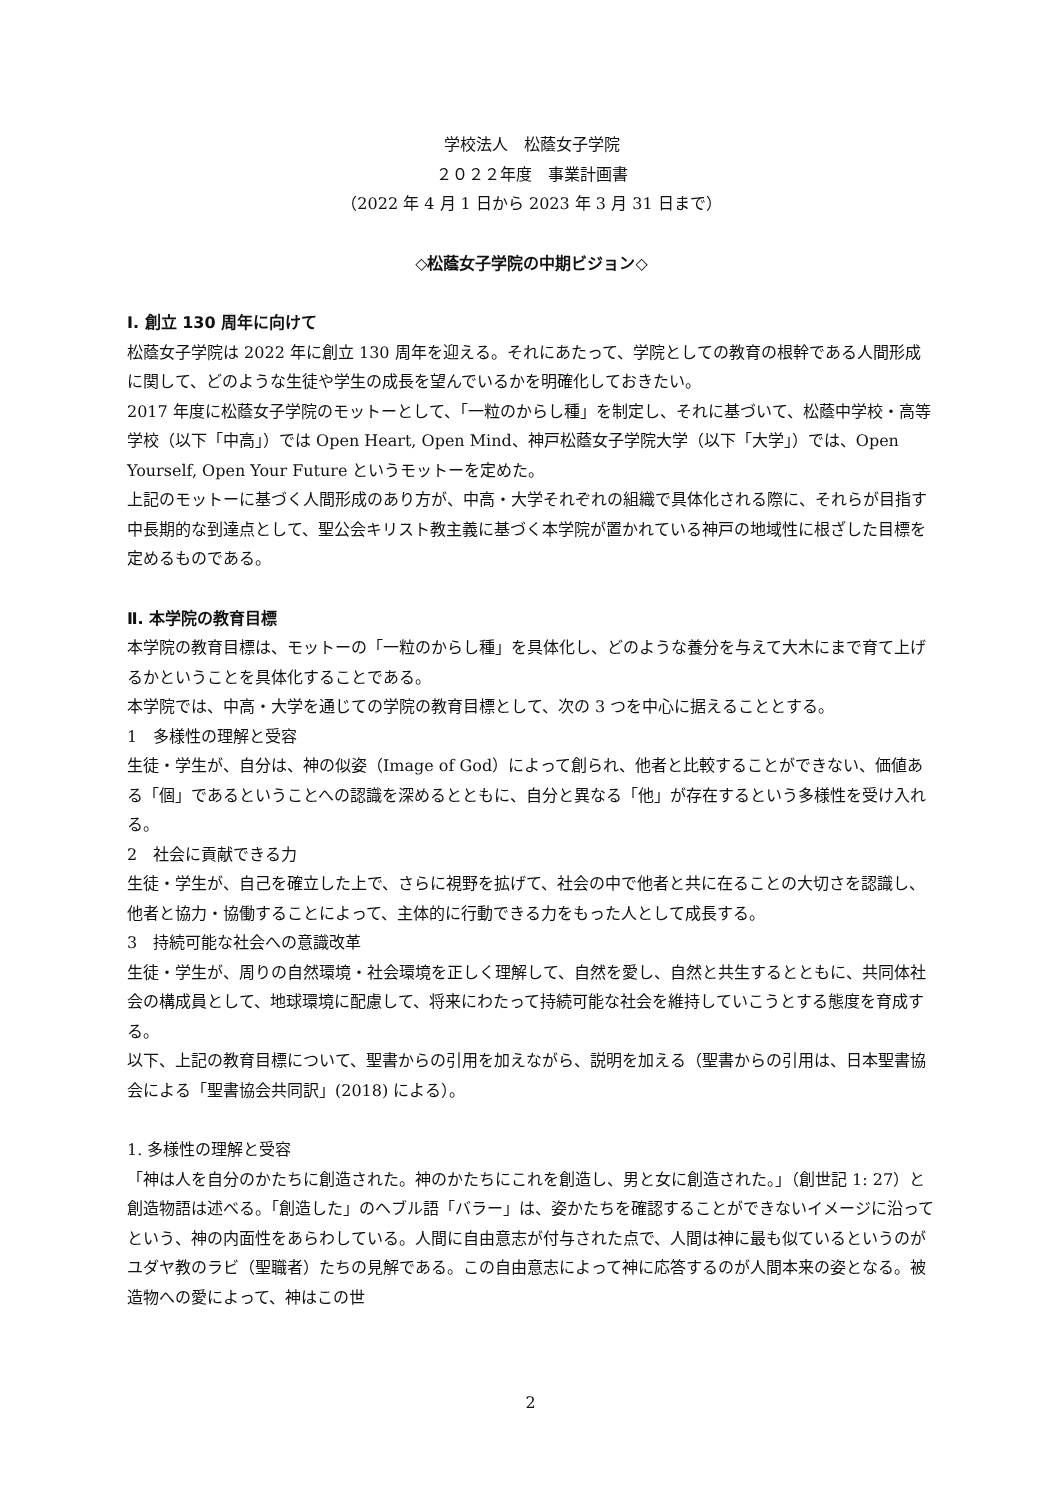学校法人　松蔭女子学院
２０２２年度　事業計画書
（2022 年 4 月 1 日から 2023 年 3 月 31 日まで）
◇松蔭女子学院の中期ビジョン◇
I. 創立 130 周年に向けて
松蔭女子学院は 2022 年に創立 130 周年を迎える。それにあたって、学院としての教育の根幹である人間形成に関して、どのような生徒や学生の成長を望んでいるかを明確化しておきたい。
2017 年度に松蔭女子学院のモットーとして、「一粒のからし種」を制定し、それに基づいて、松蔭中学校・高等学校（以下「中高」）では Open Heart, Open Mind、神戸松蔭女子学院大学（以下「大学」）では、Open Yourself, Open Your Future というモットーを定めた。
上記のモットーに基づく人間形成のあり方が、中高・大学それぞれの組織で具体化される際に、それらが目指す中長期的な到達点として、聖公会キリスト教主義に基づく本学院が置かれている神戸の地域性に根ざした目標を定めるものである。
Ⅱ. 本学院の教育目標
本学院の教育目標は、モットーの「一粒のからし種」を具体化し、どのような養分を与えて大木にまで育て上げるかということを具体化することである。
本学院では、中高・大学を通じての学院の教育目標として、次の 3 つを中心に据えることとする。
1　多様性の理解と受容
生徒・学生が、自分は、神の似姿（Image of God）によって創られ、他者と比較することができない、価値ある「個」であるということへの認識を深めるとともに、自分と異なる「他」が存在するという多様性を受け入れる。
2　社会に貢献できる力
生徒・学生が、自己を確立した上で、さらに視野を拡げて、社会の中で他者と共に在ることの大切さを認識し、他者と協力・協働することによって、主体的に行動できる力をもった人として成長する。
3　持続可能な社会への意識改革
生徒・学生が、周りの自然環境・社会環境を正しく理解して、自然を愛し、自然と共生するとともに、共同体社会の構成員として、地球環境に配慮して、将来にわたって持続可能な社会を維持していこうとする態度を育成する。
以下、上記の教育目標について、聖書からの引用を加えながら、説明を加える（聖書からの引用は、日本聖書協会による「聖書協会共同訳」(2018) による）。
1. 多様性の理解と受容
「神は人を自分のかたちに創造された。神のかたちにこれを創造し、男と女に創造された。」（創世記 1: 27）と創造物語は述べる。「創造した」のヘブル語「バラー」は、姿かたちを確認することができないイメージに沿ってという、神の内面性をあらわしている。人間に自由意志が付与された点で、人間は神に最も似ているというのがユダヤ教のラビ（聖職者）たちの見解である。この自由意志によって神に応答するのが人間本来の姿となる。被造物への愛によって、神はこの世
2